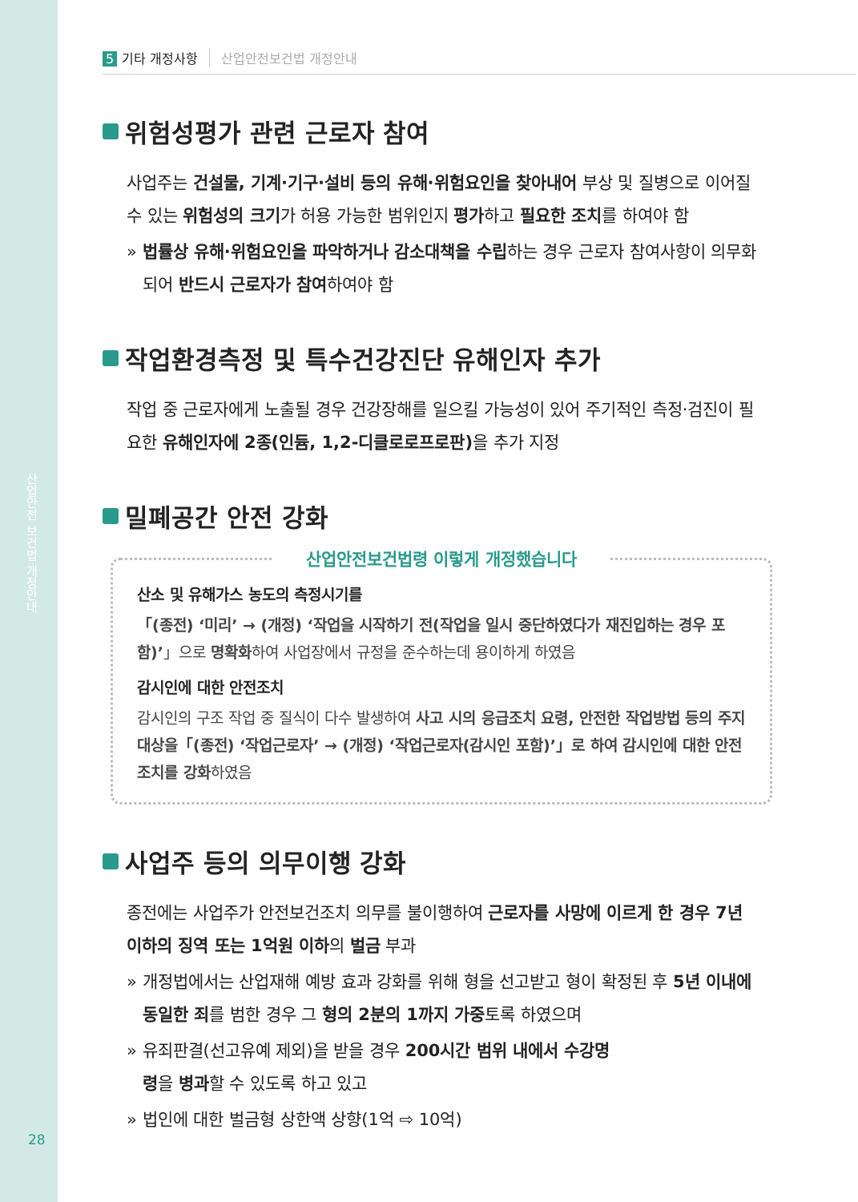산업안전 보건법 개정안내
28
5 기타 개정사항 산업안전보건법 개정안내
위험성평가 관련 근로자 참여
사업주는 건설물, 기계·기구·설비 등의 유해·위험요인을 찾아내어 부상 및 질병으로 이어질 수 있는 위험성의 크기가 허용 가능한 범위인지 평가하고 필요한 조치를 하여야 함
» 법률상 유해·위험요인을 파악하거나 감소대책을 수립하는 경우 근로자 참여사항이 의무화되어 반드시 근로자가 참여하여야 함
작업환경측정 및 특수건강진단 유해인자 추가
작업 중 근로자에게 노출될 경우 건강장해를 일으킬 가능성이 있어 주기적인 측정·검진이 필요한 유해인자에 2종(인듐, 1,2-디클로로프로판) 을 추가 지정
밀폐공간 안전 강화
산업안전보건법령 이렇게 개정했습니다
산소 및 유해가스 농도의 측정시기를
「(종전) ‘미리’ → (개정) ‘작업을 시작하기 전(작업을 일시 중단하였다가 재진입하는 경우 포함)’」으로 명확화하여 사업장에서 규정을 준수하는데 용이하게 하였음
감시인에 대한 안전조치
감시인의 구조 작업 중 질식이 다수 발생하여 사고 시의 응급조치 요령, 안전한 작업방법 등의 주지 대상을「(종전) ‘작업근로자’ → (개정) ‘작업근로자(감시인 포함)’」로 하여 감시인에 대한 안전조치를 강화하였음
사업주 등의 의무이행 강화
종전에는 사업주가 안전보건조치 의무를 불이행하여 근로자를 사망에 이르게 한 경우 7년 이하의 징역 또는 1억원 이하의 벌금 부과
» 개정법에서는 산업재해 예방 효과 강화를 위해 형을 선고받고 형이 확정된 후 5년 이내에 동일한 죄를 범한 경우 그 형의 2분의 1까지 가중토록 하였으며
» 유죄판결(선고유예 제외)을 받을 경우 200시간 범위 내에서 수강명령을 병과할 수 있도록 하고 있고
» 법인에 대한 벌금형 상한액 상향(1억 ⇨ 10억)